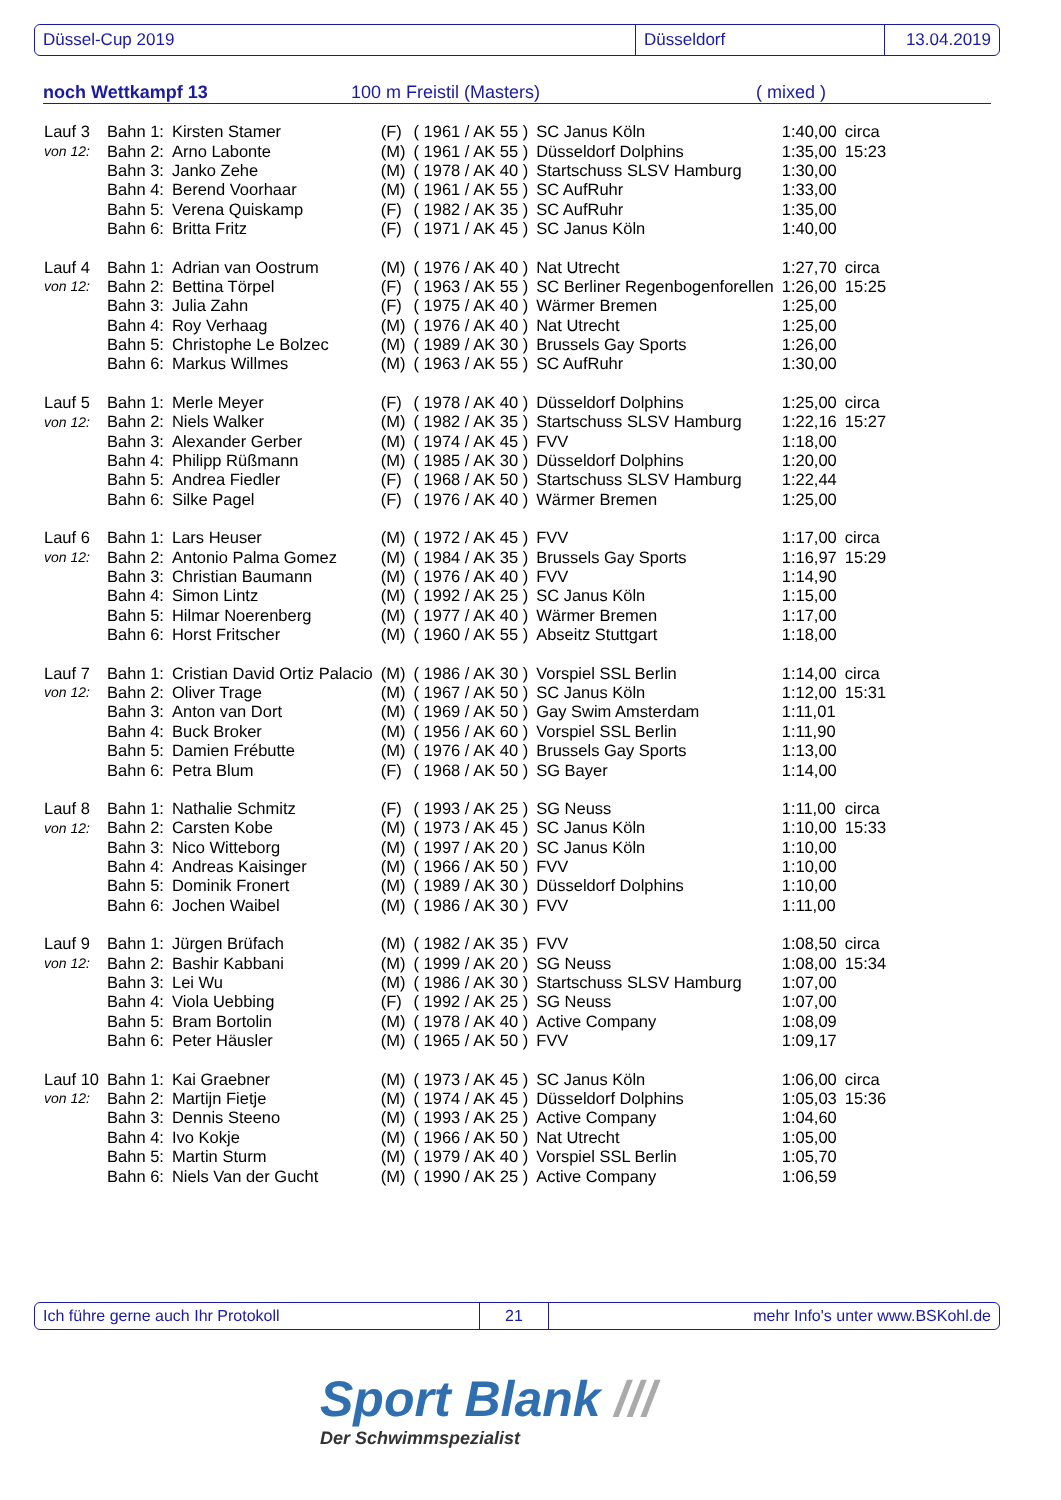Düssel-Cup 2019 Düsseldorf 13.04.2019
noch Wettkampf 13 100 m Freistil (Masters) ( mixed )
| Lauf 3 | Bahn 1: | Kirsten Stamer | (F) | ( 1961 / AK 55 ) | SC Janus Köln | 1:40,00 | circa |
| von 12: | Bahn 2: | Arno Labonte | (M) | ( 1961 / AK 55 ) | Düsseldorf Dolphins | 1:35,00 | 15:23 |
| | Bahn 3: | Janko Zehe | (M) | ( 1978 / AK 40 ) | Startschuss SLSV Hamburg | 1:30,00 | |
| | Bahn 4: | Berend Voorhaar | (M) | ( 1961 / AK 55 ) | SC AufRuhr | 1:33,00 | |
| | Bahn 5: | Verena Quiskamp | (F) | ( 1982 / AK 35 ) | SC AufRuhr | 1:35,00 | |
| | Bahn 6: | Britta Fritz | (F) | ( 1971 / AK 45 ) | SC Janus Köln | 1:40,00 | |
| Lauf 4 | Bahn 1: | Adrian van Oostrum | (M) | ( 1976 / AK 40 ) | Nat Utrecht | 1:27,70 | circa |
| von 12: | Bahn 2: | Bettina Törpel | (F) | ( 1963 / AK 55 ) | SC Berliner Regenbogenforellen | 1:26,00 | 15:25 |
| | Bahn 3: | Julia Zahn | (F) | ( 1975 / AK 40 ) | Wärmer Bremen | 1:25,00 | |
| | Bahn 4: | Roy Verhaag | (M) | ( 1976 / AK 40 ) | Nat Utrecht | 1:25,00 | |
| | Bahn 5: | Christophe Le Bolzec | (M) | ( 1989 / AK 30 ) | Brussels Gay Sports | 1:26,00 | |
| | Bahn 6: | Markus Willmes | (M) | ( 1963 / AK 55 ) | SC AufRuhr | 1:30,00 | |
| Lauf 5 | Bahn 1: | Merle Meyer | (F) | ( 1978 / AK 40 ) | Düsseldorf Dolphins | 1:25,00 | circa |
| von 12: | Bahn 2: | Niels Walker | (M) | ( 1982 / AK 35 ) | Startschuss SLSV Hamburg | 1:22,16 | 15:27 |
| | Bahn 3: | Alexander Gerber | (M) | ( 1974 / AK 45 ) | FVV | 1:18,00 | |
| | Bahn 4: | Philipp Rüßmann | (M) | ( 1985 / AK 30 ) | Düsseldorf Dolphins | 1:20,00 | |
| | Bahn 5: | Andrea Fiedler | (F) | ( 1968 / AK 50 ) | Startschuss SLSV Hamburg | 1:22,44 | |
| | Bahn 6: | Silke Pagel | (F) | ( 1976 / AK 40 ) | Wärmer Bremen | 1:25,00 | |
| Lauf 6 | Bahn 1: | Lars Heuser | (M) | ( 1972 / AK 45 ) | FVV | 1:17,00 | circa |
| von 12: | Bahn 2: | Antonio Palma Gomez | (M) | ( 1984 / AK 35 ) | Brussels Gay Sports | 1:16,97 | 15:29 |
| | Bahn 3: | Christian Baumann | (M) | ( 1976 / AK 40 ) | FVV | 1:14,90 | |
| | Bahn 4: | Simon Lintz | (M) | ( 1992 / AK 25 ) | SC Janus Köln | 1:15,00 | |
| | Bahn 5: | Hilmar Noerenberg | (M) | ( 1977 / AK 40 ) | Wärmer Bremen | 1:17,00 | |
| | Bahn 6: | Horst Fritscher | (M) | ( 1960 / AK 55 ) | Abseitz Stuttgart | 1:18,00 | |
| Lauf 7 | Bahn 1: | Cristian David Ortiz Palacio | (M) | ( 1986 / AK 30 ) | Vorspiel SSL Berlin | 1:14,00 | circa |
| von 12: | Bahn 2: | Oliver Trage | (M) | ( 1967 / AK 50 ) | SC Janus Köln | 1:12,00 | 15:31 |
| | Bahn 3: | Anton van Dort | (M) | ( 1969 / AK 50 ) | Gay Swim Amsterdam | 1:11,01 | |
| | Bahn 4: | Buck Broker | (M) | ( 1956 / AK 60 ) | Vorspiel SSL Berlin | 1:11,90 | |
| | Bahn 5: | Damien Frébutte | (M) | ( 1976 / AK 40 ) | Brussels Gay Sports | 1:13,00 | |
| | Bahn 6: | Petra Blum | (F) | ( 1968 / AK 50 ) | SG Bayer | 1:14,00 | |
| Lauf 8 | Bahn 1: | Nathalie Schmitz | (F) | ( 1993 / AK 25 ) | SG Neuss | 1:11,00 | circa |
| von 12: | Bahn 2: | Carsten Kobe | (M) | ( 1973 / AK 45 ) | SC Janus Köln | 1:10,00 | 15:33 |
| | Bahn 3: | Nico Witteborg | (M) | ( 1997 / AK 20 ) | SC Janus Köln | 1:10,00 | |
| | Bahn 4: | Andreas Kaisinger | (M) | ( 1966 / AK 50 ) | FVV | 1:10,00 | |
| | Bahn 5: | Dominik Fronert | (M) | ( 1989 / AK 30 ) | Düsseldorf Dolphins | 1:10,00 | |
| | Bahn 6: | Jochen Waibel | (M) | ( 1986 / AK 30 ) | FVV | 1:11,00 | |
| Lauf 9 | Bahn 1: | Jürgen Brüfach | (M) | ( 1982 / AK 35 ) | FVV | 1:08,50 | circa |
| von 12: | Bahn 2: | Bashir Kabbani | (M) | ( 1999 / AK 20 ) | SG Neuss | 1:08,00 | 15:34 |
| | Bahn 3: | Lei Wu | (M) | ( 1986 / AK 30 ) | Startschuss SLSV Hamburg | 1:07,00 | |
| | Bahn 4: | Viola Uebbing | (F) | ( 1992 / AK 25 ) | SG Neuss | 1:07,00 | |
| | Bahn 5: | Bram Bortolin | (M) | ( 1978 / AK 40 ) | Active Company | 1:08,09 | |
| | Bahn 6: | Peter Häusler | (M) | ( 1965 / AK 50 ) | FVV | 1:09,17 | |
| Lauf 10 | Bahn 1: | Kai Graebner | (M) | ( 1973 / AK 45 ) | SC Janus Köln | 1:06,00 | circa |
| von 12: | Bahn 2: | Martijn Fietje | (M) | ( 1974 / AK 45 ) | Düsseldorf Dolphins | 1:05,03 | 15:36 |
| | Bahn 3: | Dennis Steeno | (M) | ( 1993 / AK 25 ) | Active Company | 1:04,60 | |
| | Bahn 4: | Ivo Kokje | (M) | ( 1966 / AK 50 ) | Nat Utrecht | 1:05,00 | |
| | Bahn 5: | Martin Sturm | (M) | ( 1979 / AK 40 ) | Vorspiel SSL Berlin | 1:05,70 | |
| | Bahn 6: | Niels Van der Gucht | (M) | ( 1990 / AK 25 ) | Active Company | 1:06,59 | |
Ich führe gerne auch Ihr Protokoll 21 mehr Info's unter www.BSKohl.de
Sport Blank ///
Der Schwimmspezialist